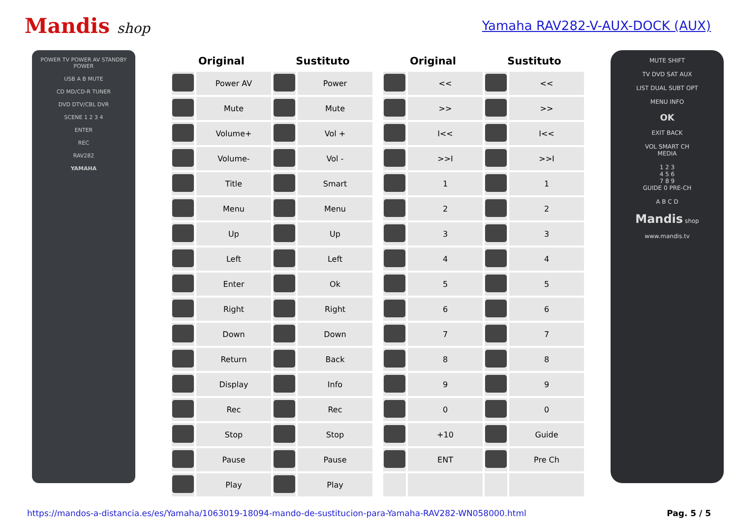Mandis shop Yamaha RAV282-V-AUX-DOCK (AUX)
POWER TV POWER AV STANDBY POWER
USB A B MUTE
CD MD/CD-R TUNER
DVD DTV/CBL DVR
SCENE 1 2 3 4
ENTER
REC
RAV282
YAMAHA
| Original | | Sustituto | |
| --- | --- | --- | --- |
| | Power AV | | Power |
| | Mute | | Mute |
| | Volume+ | | Vol + |
| | Volume- | | Vol - |
| | Title | | Smart |
| | Menu | | Menu |
| | Up | | Up |
| | Left | | Left |
| | Enter | | Ok |
| | Right | | Right |
| | Down | | Down |
| | Return | | Back |
| | Display | | Info |
| | Rec | | Rec |
| | Stop | | Stop |
| | Pause | | Pause |
| | Play | | Play |
| Original | | Sustituto | |
| --- | --- | --- | --- |
| | << | | << |
| | >> | | >> |
| | I<< | | I<< |
| | >>I | | >>I |
| | 1 | | 1 |
| | 2 | | 2 |
| | 3 | | 3 |
| | 4 | | 4 |
| | 5 | | 5 |
| | 6 | | 6 |
| | 7 | | 7 |
| | 8 | | 8 |
| | 9 | | 9 |
| | 0 | | 0 |
| | +10 | | Guide |
| | ENT | | Pre Ch |
MUTE SHIFT
TV DVD SAT AUX
LIST DUAL SUBT OPT
MENU INFO
OK
EXIT BACK
VOL SMART CH
MEDIA
1 2 3
4 5 6
7 8 9
GUIDE 0 PRE-CH
A B C D
Mandis shop
www.mandis.tv
https://mandos-a-distancia.es/es/Yamaha/1063019-18094-mando-de-sustitucion-para-Yamaha-RAV282-WN058000.html Pag. 5 / 5